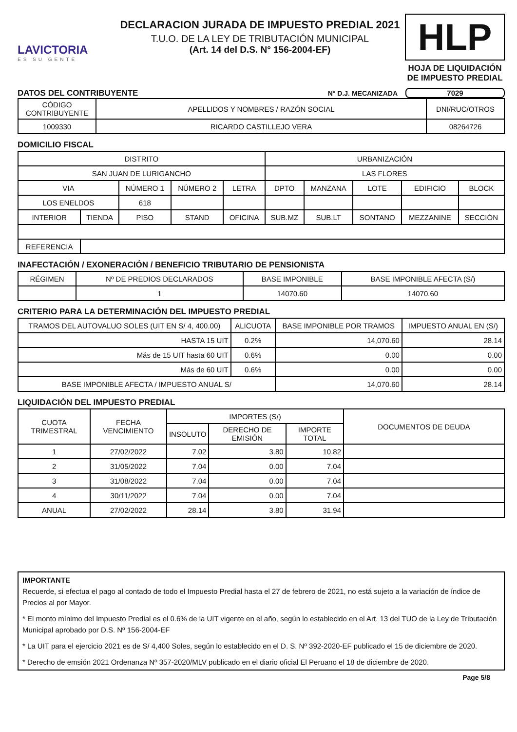LAVICTORIA
ES SU GENTE
DECLARACION JURADA DE IMPUESTO PREDIAL 2021
T.U.O. DE LA LEY DE TRIBUTACIÓN MUNICIPAL
(Art. 14 del D.S. N° 156-2004-EF)
HLP
HOJA DE LIQUIDACIÓN DE IMPUESTO PREDIAL
DATOS DEL CONTRIBUYENTE
N° D.J. MECANIZADA 7029
| CÓDIGO CONTRIBUYENTE | APELLIDOS Y NOMBRES / RAZÓN SOCIAL | DNI/RUC/OTROS |
| --- | --- | --- |
| 1009330 | RICARDO CASTILLEJO VERA | 08264726 |
DOMICILIO FISCAL
| DISTRITO | | | | | URBANIZACIÓN | | | | |
| SAN JUAN DE LURIGANCHO | | | | | LAS FLORES | | | | |
| VIA | | NÚMERO 1 | NÚMERO 2 | LETRA | DPTO | MANZANA | LOTE | EDIFICIO | BLOCK |
| LOS ENELDOS | | 618 | | | | | | | |
| INTERIOR | TIENDA | PISO | STAND | OFICINA | SUB.MZ | SUB.LT | SONTANO | MEZZANINE | SECCIÓN |
| REFERENCIA | | | | | | | | | |
INAFECTACIÓN / EXONERACIÓN / BENEFICIO TRIBUTARIO DE PENSIONISTA
| RÉGIMEN | Nº DE PREDIOS DECLARADOS | BASE IMPONIBLE | BASE IMPONIBLE AFECTA (S/) |
| | 1 | 14070.60 | 14070.60 |
CRITERIO PARA LA DETERMINACIÓN DEL IMPUESTO PREDIAL
| TRAMOS DEL AUTOVALUO SOLES (UIT EN S/ 4, 400.00) | ALICUOTA | BASE IMPONIBLE POR TRAMOS | IMPUESTO ANUAL EN (S/) |
| --- | --- | --- | --- |
| HASTA 15 UIT | 0.2% | 14,070.60 | 28.14 |
| Más de 15 UIT hasta 60 UIT | 0.6% | 0.00 | 0.00 |
| Más de 60 UIT | 0.6% | 0.00 | 0.00 |
| BASE IMPONIBLE AFECTA / IMPUESTO ANUAL S/ | | 14,070.60 | 28.14 |
LIQUIDACIÓN DEL IMPUESTO PREDIAL
| CUOTA TRIMESTRAL | FECHA VENCIMIENTO | IMPORTES (S/) | | | DOCUMENTOS DE DEUDA |
| --- | --- | --- | --- | --- | --- |
| | | INSOLUTO | DERECHO DE EMISIÓN | IMPORTE TOTAL | |
| 1 | 27/02/2022 | 7.02 | 3.80 | 10.82 | |
| 2 | 31/05/2022 | 7.04 | 0.00 | 7.04 | |
| 3 | 31/08/2022 | 7.04 | 0.00 | 7.04 | |
| 4 | 30/11/2022 | 7.04 | 0.00 | 7.04 | |
| ANUAL | 27/02/2022 | 28.14 | 3.80 | 31.94 | |
IMPORTANTE
Recuerde, si efectua el pago al contado de todo el Impuesto Predial hasta el 27 de febrero de 2021, no está sujeto a la variación de índice de Precios al por Mayor.
* El monto mínimo del Impuesto Predial es el 0.6% de la UIT vigente en el año, según lo establecido en el Art. 13 del TUO de la Ley de Tributación Municipal aprobado por D.S. Nº 156-2004-EF
* La UIT para el ejercicio 2021 es de S/ 4,400 Soles, según lo establecido en el D. S. Nº 392-2020-EF publicado el 15 de diciembre de 2020.
* Derecho de emsión 2021 Ordenanza Nº 357-2020/MLV publicado en el diario oficial El Peruano el 18 de diciembre de 2020.
Page 5/8